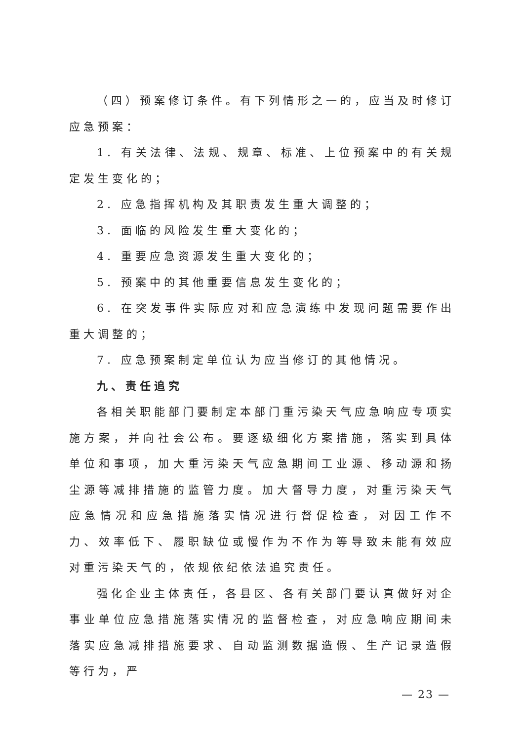（四）预案修订条件。有下列情形之一的，应当及时修订应急预案：
1. 有关法律、法规、规章、标准、上位预案中的有关规定发生变化的；
2. 应急指挥机构及其职责发生重大调整的；
3. 面临的风险发生重大变化的；
4. 重要应急资源发生重大变化的；
5. 预案中的其他重要信息发生变化的；
6. 在突发事件实际应对和应急演练中发现问题需要作出重大调整的；
7. 应急预案制定单位认为应当修订的其他情况。
九、责任追究
各相关职能部门要制定本部门重污染天气应急响应专项实施方案，并向社会公布。要逐级细化方案措施，落实到具体单位和事项，加大重污染天气应急期间工业源、移动源和扬尘源等减排措施的监管力度。加大督导力度，对重污染天气应急情况和应急措施落实情况进行督促检查，对因工作不力、效率低下、履职缺位或慢作为不作为等导致未能有效应对重污染天气的，依规依纪依法追究责任。
强化企业主体责任，各县区、各有关部门要认真做好对企事业单位应急措施落实情况的监督检查，对应急响应期间未落实应急减排措施要求、自动监测数据造假、生产记录造假等行为，严
— 23 —